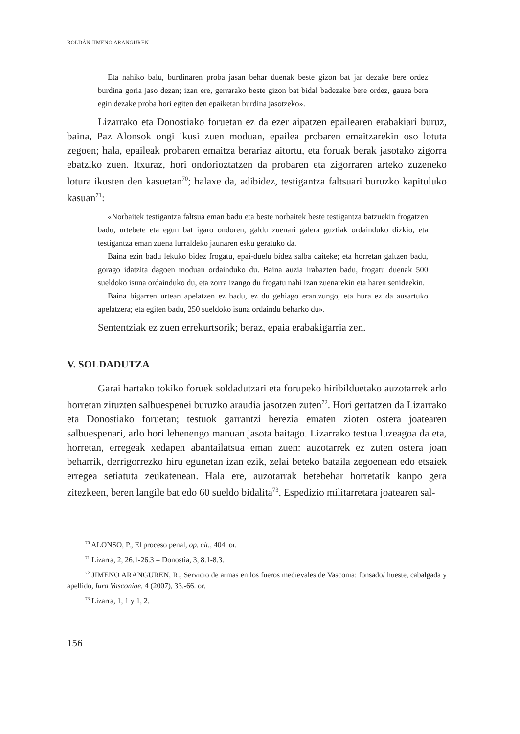ROLDÁN JIMENO ARANGUREN
Eta nahiko balu, burdinaren proba jasan behar duenak beste gizon bat jar dezake bere ordez burdina goria jaso dezan; izan ere, gerrarako beste gizon bat bidal badezake bere ordez, gauza bera egin dezake proba hori egiten den epaiketan burdina jasotzeko».
Lizarrako eta Donostiako foruetan ez da ezer aipatzen epailearen erabakiari buruz, baina, Paz Alonsok ongi ikusi zuen moduan, epailea probaren emaitzarekin oso lotuta zegoen; hala, epaileak probaren emaitza berariaz aitortu, eta foruak berak jasotako zigorra ebatziko zuen. Itxuraz, hori ondorioztatzen da probaren eta zigorraren arteko zuzeneko lotura ikusten den kasuetan<sup>70</sup>; halaxe da, adibidez, testigantza faltsuari buruzko kapituluko kasuan<sup>71</sup>:
«Norbaitek testigantza faltsua eman badu eta beste norbaitek beste testigantza batzuekin frogatzen badu, urtebete eta egun bat igaro ondoren, galdu zuenari galera guztiak ordainduko dizkio, eta testigantza eman zuena lurraldeko jaunaren esku geratuko da.
Baina ezin badu lekuko bidez frogatu, epai-duelu bidez salba daiteke; eta horretan galtzen badu, gorago idatzita dagoen moduan ordainduko du. Baina auzia irabazten badu, frogatu duenak 500 sueldoko isuna ordainduko du, eta zorra izango du frogatu nahi izan zuenarekin eta haren senideekin.
Baina bigarren urtean apelatzen ez badu, ez du gehiago erantzungo, eta hura ez da ausartuko apelatzera; eta egiten badu, 250 sueldoko isuna ordaindu beharko du».
Sententziak ez zuen errekurtsorik; beraz, epaia erabakigarria zen.
V. SOLDADUTZA
Garai hartako tokiko foruek soldadutzari eta forupeko hiribilduetako auzotarrek arlo horretan zituzten salbuespenei buruzko araudia jasotzen zuten<sup>72</sup>. Hori gertatzen da Lizarrako eta Donostiako foruetan; testuok garrantzi berezia ematen zioten ostera joatearen salbuespenari, arlo hori lehenengo manuan jasota baitago. Lizarrako testua luzeagoa da eta, horretan, erregeak xedapen abantailatsua eman zuen: auzotarrek ez zuten ostera joan beharrik, derrigorrezko hiru egunetan izan ezik, zelai beteko bataila zegoenean edo etsaiek erregea setiatuta zeukatenean. Hala ere, auzotarrak betebehar horretatik kanpo gera zitezkeen, beren langile bat edo 60 sueldo bidalita<sup>73</sup>. Espedizio militarretara joatearen sal-
<sup>70</sup> ALONSO, P., El proceso penal, op. cit., 404. or.
<sup>71</sup> Lizarra, 2, 26.1-26.3 = Donostia, 3, 8.1-8.3.
<sup>72</sup> JIMENO ARANGUREN, R., Servicio de armas en los fueros medievales de Vasconia: fonsado/ hueste, cabalgada y apellido, Iura Vasconiae, 4 (2007), 33.-66. or.
<sup>73</sup> Lizarra, 1, 1 y 1, 2.
156